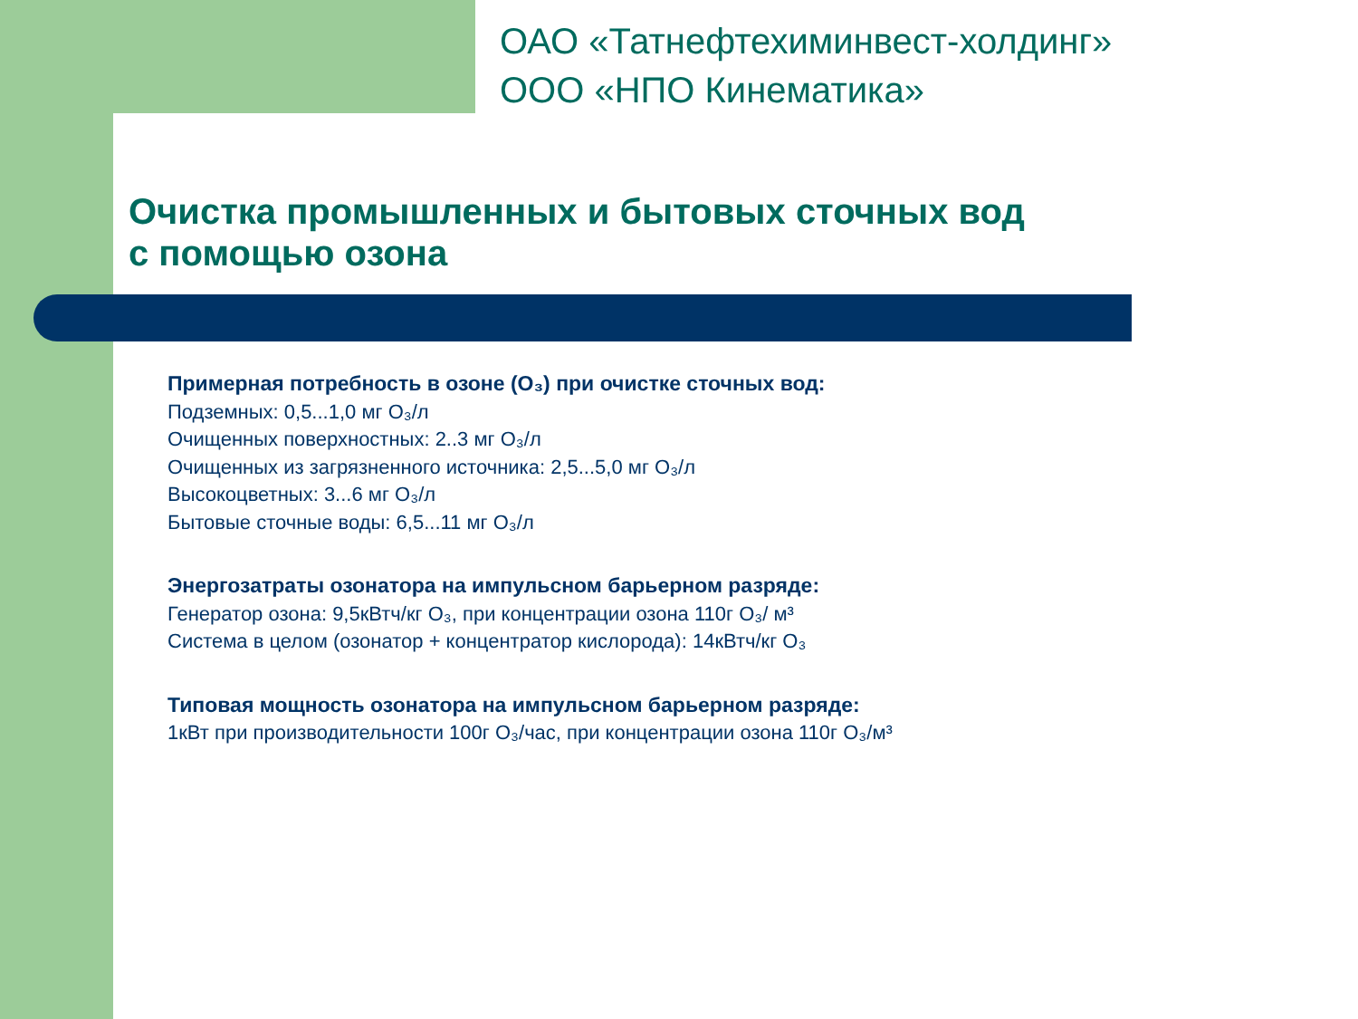ОАО «Татнефтехиминвест-холдинг»
ООО «НПО Кинематика»
Очистка промышленных и бытовых сточных вод
с помощью озона
Примерная потребность в озоне (O₃) при очистке сточных вод:
Подземных: 0,5...1,0 мг O₃/л
Очищенных поверхностных: 2..3 мг O₃/л
Очищенных из загрязненного источника: 2,5...5,0 мг O₃/л
Высокоцветных: 3...6 мг O₃/л
Бытовые сточные воды: 6,5...11 мг O₃/л
Энергозатраты озонатора на импульсном барьерном разряде:
Генератор озона: 9,5кВтч/кг O₃, при концентрации озона 110г O₃/ м³
Система в целом (озонатор + концентратор кислорода): 14кВтч/кг O₃
Типовая мощность озонатора на импульсном барьерном разряде:
1кВт при производительности 100г O₃/час, при концентрации озона 110г O₃/м³